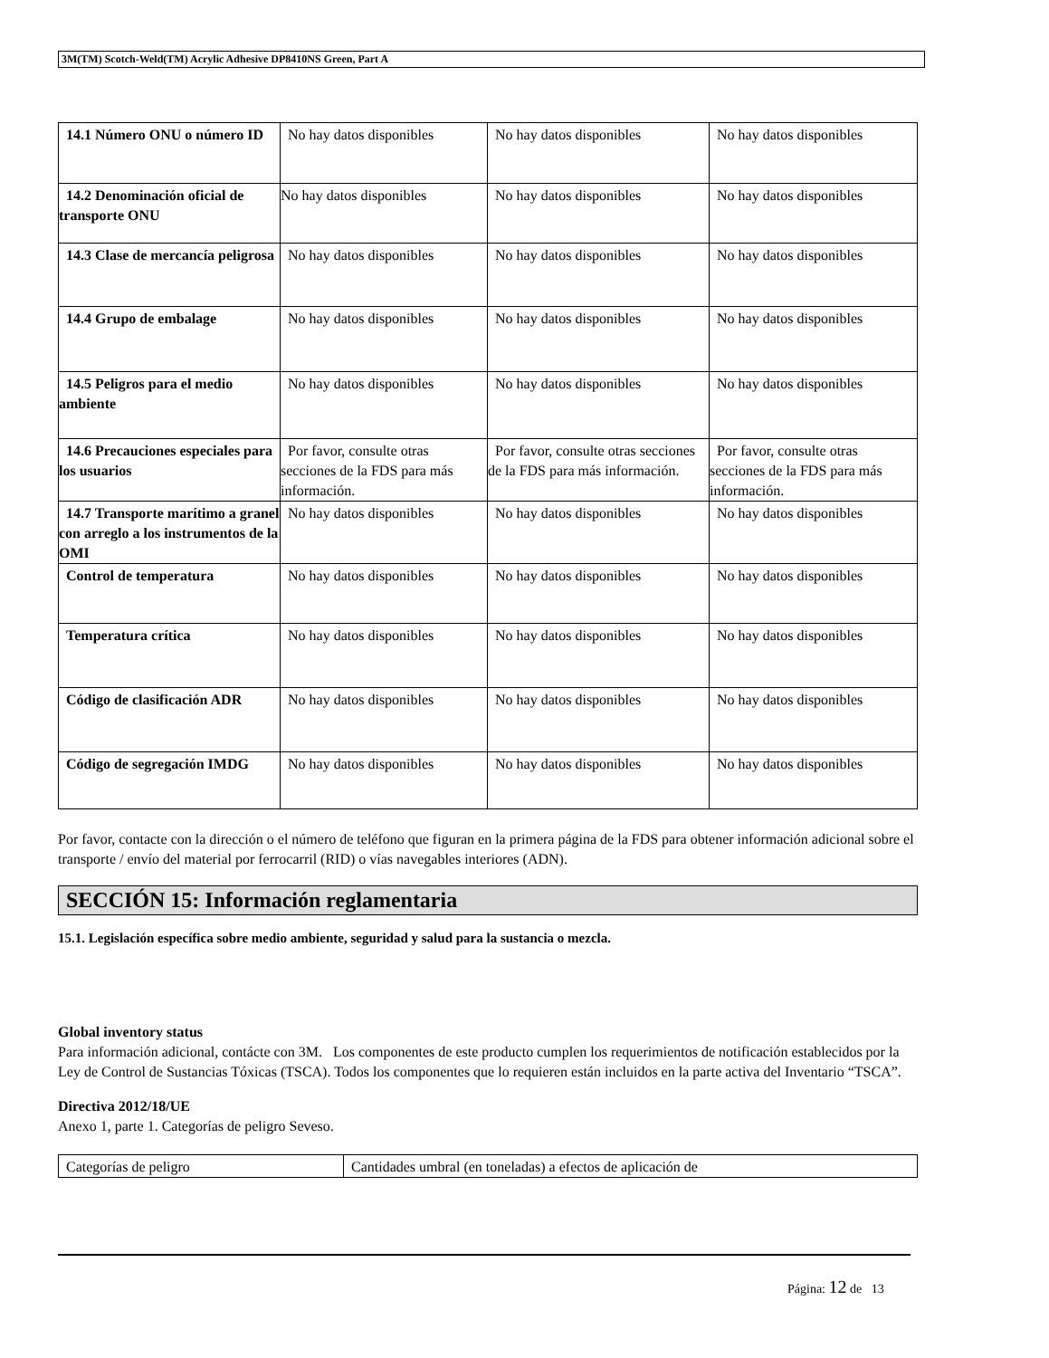3M(TM) Scotch-Weld(TM) Acrylic Adhesive DP8410NS Green, Part A
| 14.1 Número ONU o número ID | No hay datos disponibles | No hay datos disponibles | No hay datos disponibles |
| 14.2 Denominación oficial de transporte ONU | No hay datos disponibles | No hay datos disponibles | No hay datos disponibles |
| 14.3 Clase de mercancía peligrosa | No hay datos disponibles | No hay datos disponibles | No hay datos disponibles |
| 14.4 Grupo de embalage | No hay datos disponibles | No hay datos disponibles | No hay datos disponibles |
| 14.5 Peligros para el medio ambiente | No hay datos disponibles | No hay datos disponibles | No hay datos disponibles |
| 14.6 Precauciones especiales para los usuarios | Por favor, consulte otras secciones de la FDS para más información. | Por favor, consulte otras secciones de la FDS para más información. | Por favor, consulte otras secciones de la FDS para más información. |
| 14.7 Transporte marítimo a granel con arreglo a los instrumentos de la OMI | No hay datos disponibles | No hay datos disponibles | No hay datos disponibles |
| Control de temperatura | No hay datos disponibles | No hay datos disponibles | No hay datos disponibles |
| Temperatura crítica | No hay datos disponibles | No hay datos disponibles | No hay datos disponibles |
| Código de clasificación ADR | No hay datos disponibles | No hay datos disponibles | No hay datos disponibles |
| Código de segregación IMDG | No hay datos disponibles | No hay datos disponibles | No hay datos disponibles |
Por favor, contacte con la dirección o el número de teléfono que figuran en la primera página de la FDS para obtener información adicional sobre el transporte / envío del material por ferrocarril (RID) o vías navegables interiores (ADN).
SECCIÓN 15: Información reglamentaria
15.1. Legislación específica sobre medio ambiente, seguridad y salud para la sustancia o mezcla.
Global inventory status
Para información adicional, contácte con 3M. Los componentes de este producto cumplen los requerimientos de notificación establecidos por la Ley de Control de Sustancias Tóxicas (TSCA). Todos los componentes que lo requieren están incluidos en la parte activa del Inventario “TSCA”.
Directiva 2012/18/UE
Anexo 1, parte 1. Categorías de peligro Seveso.
| Categorías de peligro | Cantidades umbral (en toneladas) a efectos de aplicación de |
Página: 12 de 13